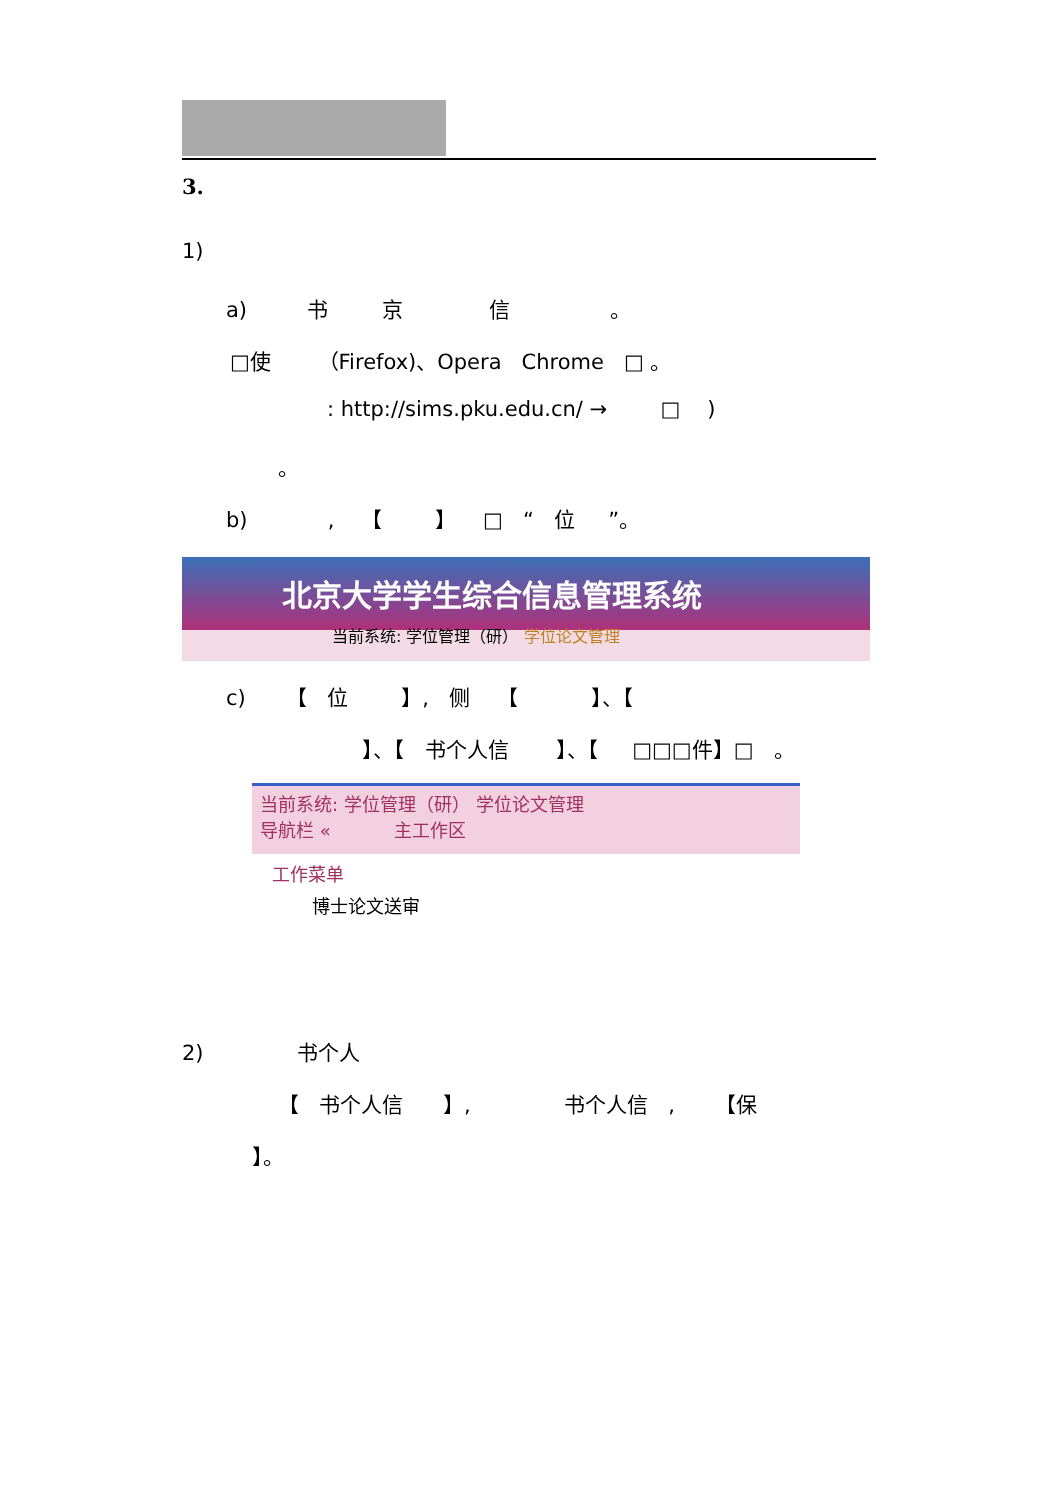3.
1)
a) 书 京 信 。
□使 （Firefox)、Opera Chrome □ 。
: http://sims.pku.edu.cn/ → □ )
。
b) , 【 】 □ “ 位 ”。
北京大学学生综合信息管理系统
当前系统: 学位管理（研） 学位论文管理
c) 【 位 】, 侧 【 】、【
】、【 书个人信 】、【 □□□件】□ 。
当前系统: 学位管理（研） 学位论文管理
导航栏 « 主工作区
工作菜单
博士论文送审
2) 书个人
【 书个人信 】, 书个人信 , 【保
】。